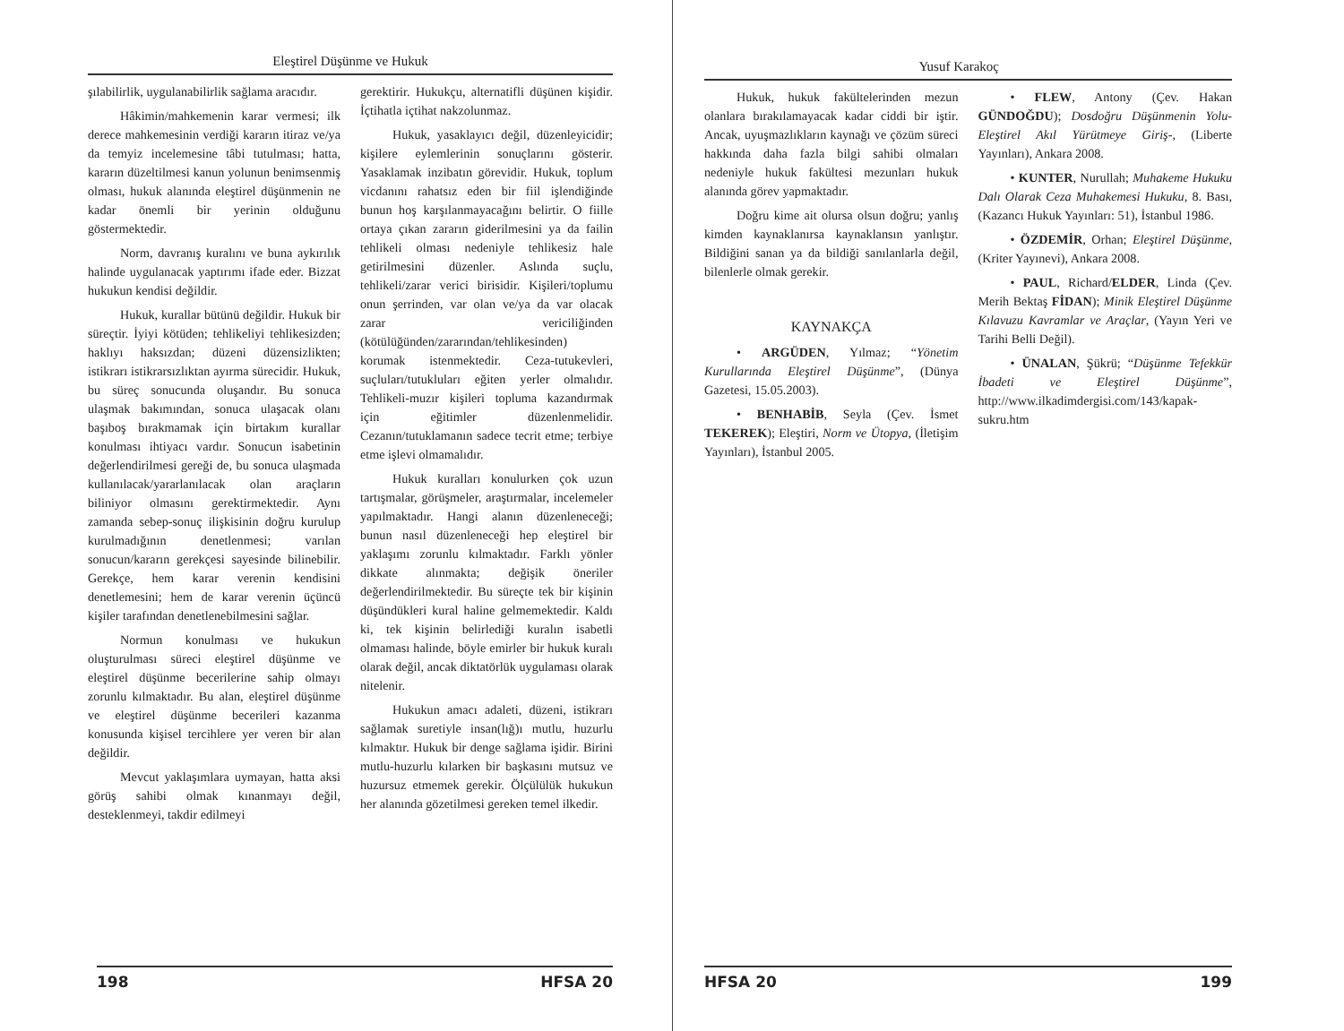Eleştirel Düşünme ve Hukuk
şılabilirlik, uygulanabilirlik sağlama aracıdır.
Hâkimin/mahkemenin karar vermesi; ilk derece mahkemesinin verdiği kararın itiraz ve/ya da temyiz incelemesine tâbi tutulması; hatta, kararın düzeltilmesi kanun yolunun benimsenmiş olması, hukuk alanında eleştirel düşünmenin ne kadar önemli bir yerinin olduğunu göstermektedir.
Norm, davranış kuralını ve buna aykırılık halinde uygulanacak yaptırımı ifade eder. Bizzat hukukun kendisi değildir.
Hukuk, kurallar bütünü değildir. Hukuk bir süreçtir. İyiyi kötüden; tehlikeliyi tehlikesizden; haklıyı haksızdan; düzeni düzensizlikten; istikrarı istikrarsızlıktan ayırma sürecidir. Hukuk, bu süreç sonucunda oluşandır. Bu sonuca ulaşmak bakımından, sonuca ulaşacak olanı başıboş bırakmamak için birtakım kurallar konulması ihtiyacı vardır. Sonucun isabetinin değerlendirilmesi gereği de, bu sonuca ulaşmada kullanılacak/yararlanılacak olan araçların biliniyor olmasını gerektirmektedir. Aynı zamanda sebep-sonuç ilişkisinin doğru kurulup kurulmadığının denetlenmesi; varılan sonucun/kararın gerekçesi sayesinde bilinebilir. Gerekçe, hem karar verenin kendisini denetlemesini; hem de karar verenin üçüncü kişiler tarafından denetlenebilmesini sağlar.
Normun konulması ve hukukun oluşturulması süreci eleştirel düşünme ve eleştirel düşünme becerilerine sahip olmayı zorunlu kılmaktadır. Bu alan, eleştirel düşünme ve eleştirel düşünme becerileri kazanma konusunda kişisel tercihlere yer veren bir alan değildir.
Mevcut yaklaşımlara uymayan, hatta aksi görüş sahibi olmak kınanmayı değil, desteklenmeyi, takdir edilmeyi
gerektirir. Hukukçu, alternatifli düşünen kişidir. İçtihatla içtihat nakzolunmaz.
Hukuk, yasaklayıcı değil, düzenleyicidir; kişilere eylemlerinin sonuçlarını gösterir. Yasaklamak inzibatın görevidir. Hukuk, toplum vicdanını rahatsız eden bir fiil işlendiğinde bunun hoş karşılanmayacağını belirtir. O fiille ortaya çıkan zararın giderilmesini ya da failin tehlikeli olması nedeniyle tehlikesiz hale getirilmesini düzenler. Aslında suçlu, tehlikeli/zarar verici birisidir. Kişileri/toplumu onun şerrinden, var olan ve/ya da var olacak zarar vericiliğinden (kötülüğünden/zararından/tehlikesinden) korumak istenmektedir. Ceza-tutukevleri, suçluları/tutukluları eğiten yerler olmalıdır. Tehlikeli-muzır kişileri topluma kazandırmak için eğitimler düzenlenmelidir. Cezanın/tutuklamanın sadece tecrit etme; terbiye etme işlevi olmamalıdır.
Hukuk kuralları konulurken çok uzun tartışmalar, görüşmeler, araştırmalar, incelemeler yapılmaktadır. Hangi alanın düzenleneceği; bunun nasıl düzenleneceği hep eleştirel bir yaklaşımı zorunlu kılmaktadır. Farklı yönler dikkate alınmakta; değişik öneriler değerlendirilmektedir. Bu süreçte tek bir kişinin düşündükleri kural haline gelmemektedir. Kaldı ki, tek kişinin belirlediği kuralın isabetli olmaması halinde, böyle emirler bir hukuk kuralı olarak değil, ancak diktatörlük uygulaması olarak nitelenir.
Hukukun amacı adaleti, düzeni, istikrarı sağlamak suretiyle insan(lığ)ı mutlu, huzurlu kılmaktır. Hukuk bir denge sağlama işidir. Birini mutlu-huzurlu kılarken bir başkasını mutsuz ve huzursuz etmemek gerekir. Ölçülülük hukukun her alanında gözetilmesi gereken temel ilkedir.
198 HFSA 20
Yusuf Karakoç
Hukuk, hukuk fakültelerinden mezun olanlara bırakılamayacak kadar ciddi bir iştir. Ancak, uyuşmazlıkların kaynağı ve çözüm süreci hakkında daha fazla bilgi sahibi olmaları nedeniyle hukuk fakültesi mezunları hukuk alanında görev yapmaktadır.
Doğru kime ait olursa olsun doğru; yanlış kimden kaynaklanırsa kaynaklansın yanlıştır. Bildiğini sanan ya da bildiği sanılanlarla değil, bilenlerle olmak gerekir.
KAYNAKÇA
• ARGÜDEN, Yılmaz; “Yönetim Kurullarında Eleştirel Düşünme”, (Dünya Gazetesi, 15.05.2003).
• BENHABİB, Seyla (Çev. İsmet TEKEREK); Eleştiri, Norm ve Ütopya, (İletişim Yayınları), İstanbul 2005.
• FLEW, Antony (Çev. Hakan GÜNDOĞDU); Dosdoğru Düşünmenin Yolu-Eleştirel Akıl Yürütmeye Giriş-, (Liberte Yayınları), Ankara 2008.
• KUNTER, Nurullah; Muhakeme Hukuku Dalı Olarak Ceza Muhakemesi Hukuku, 8. Bası, (Kazancı Hukuk Yayınları: 51), İstanbul 1986.
• ÖZDEMİR, Orhan; Eleştirel Düşünme, (Kriter Yayınevi), Ankara 2008.
• PAUL, Richard/ELDER, Linda (Çev. Merih Bektaş FİDAN); Minik Eleştirel Düşünme Kılavuzu Kavramlar ve Araçlar, (Yayın Yeri ve Tarihi Belli Değil).
• ÜNALAN, Şükrü; “Düşünme Tefekkür İbadeti ve Eleştirel Düşünme”, http://www.ilkadimdergisi.com/143/kapak-sukru.htm
HFSA 20 199